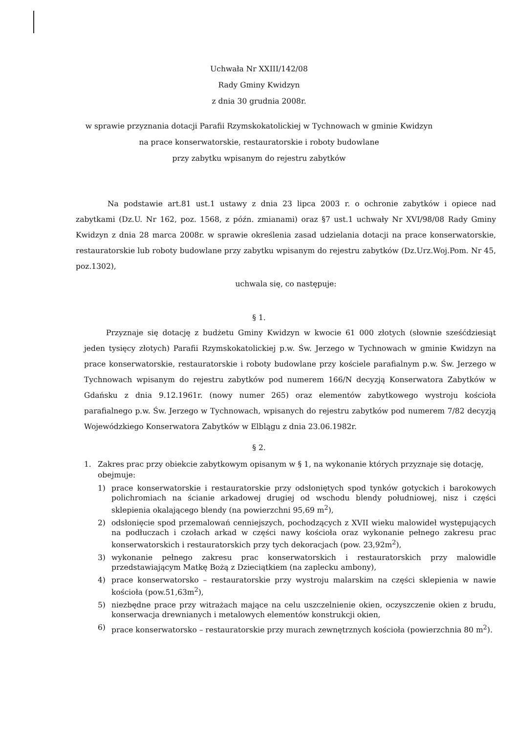Uchwała Nr XXIII/142/08
Rady Gminy Kwidzyn
z dnia 30 grudnia 2008r.
w sprawie przyznania dotacji Parafii Rzymskokatolickiej w Tychnowach w gminie Kwidzyn
na prace konserwatorskie, restauratorskie i roboty budowlane
przy zabytku wpisanym do rejestru zabytków
Na podstawie art.81 ust.1 ustawy z dnia 23 lipca 2003 r. o ochronie zabytków i opiece nad zabytkami (Dz.U. Nr 162, poz. 1568, z późn. zmianami) oraz §7 ust.1 uchwały Nr XVI/98/08 Rady Gminy Kwidzyn z dnia 28 marca 2008r. w sprawie określenia zasad udzielania dotacji na prace konserwatorskie, restauratorskie lub roboty budowlane przy zabytku wpisanym do rejestru zabytków (Dz.Urz.Woj.Pom. Nr 45, poz.1302),
uchwala się, co następuje:
§ 1.
Przyznaje się dotację z budżetu Gminy Kwidzyn w kwocie 61 000 złotych (słownie sześćdziesiąt jeden tysięcy złotych) Parafii Rzymskokatolickiej p.w. Św. Jerzego w Tychnowach w gminie Kwidzyn na prace konserwatorskie, restauratorskie i roboty budowlane przy kościele parafialnym p.w. Św. Jerzego w Tychnowach wpisanym do rejestru zabytków pod numerem 166/N decyzją Konserwatora Zabytków w Gdańsku z dnia 9.12.1961r. (nowy numer 265) oraz elementów zabytkowego wystroju kościoła parafialnego p.w. Św. Jerzego w Tychnowach, wpisanych do rejestru zabytków pod numerem 7/82 decyzją Wojewódzkiego Konserwatora Zabytków w Elblągu z dnia 23.06.1982r.
§ 2.
1. Zakres prac przy obiekcie zabytkowym opisanym w § 1, na wykonanie których przyznaje się dotację, obejmuje:
1) prace konserwatorskie i restauratorskie przy odsłoniętych spod tynków gotyckich i barokowych polichromiach na ścianie arkadowej drugiej od wschodu blendy południowej, nisz i części sklepienia okalającego blendy (na powierzchni 95,69 m<sup>2</sup>),
2) odsłonięcie spod przemalowań cenniejszych, pochodzących z XVII wieku malowideł występujących na podłuczach i czołach arkad w części nawy kościoła oraz wykonanie pełnego zakresu prac konserwatorskich i restauratorskich przy tych dekoracjach (pow. 23,92m<sup>2</sup>),
3) wykonanie pełnego zakresu prac konserwatorskich i restauratorskich przy malowidle przedstawiającym Matkę Bożą z Dzieciątkiem (na zaplecku ambony),
4) prace konserwatorsko – restauratorskie przy wystroju malarskim na części sklepienia w nawie kościoła (pow.51,63m<sup>2</sup>),
5) niezbędne prace przy witrażach mające na celu uszczelnienie okien, oczyszczenie okien z brudu, konserwacja drewnianych i metalowych elementów konstrukcji okien,
6) prace konserwatorsko – restauratorskie przy murach zewnętrznych kościoła (powierzchnia 80 m<sup>2</sup>).